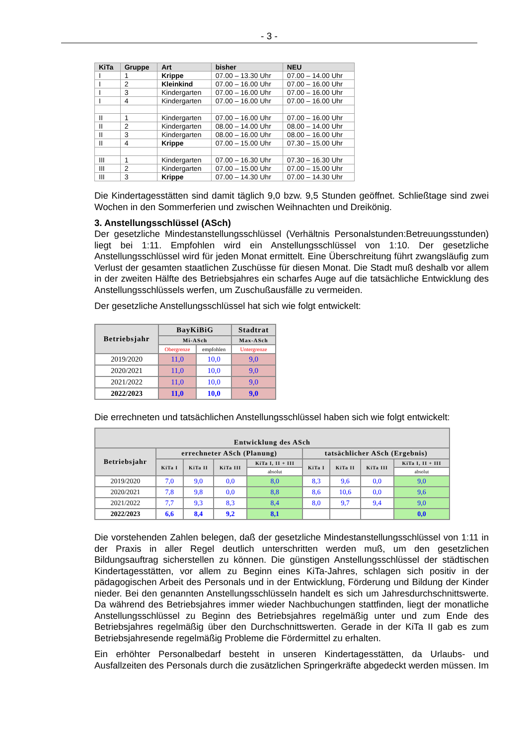- 3 -
| KiTa | Gruppe | Art | bisher | NEU |
| --- | --- | --- | --- | --- |
| I | 1 | Krippe | 07.00 – 13.30 Uhr | 07.00 – 14.00 Uhr |
| I | 2 | Kleinkind | 07.00 – 16.00 Uhr | 07.00 – 16.00 Uhr |
| I | 3 | Kindergarten | 07.00 – 16.00 Uhr | 07.00 – 16.00 Uhr |
| I | 4 | Kindergarten | 07.00 – 16.00 Uhr | 07.00 – 16.00 Uhr |
| II | 1 | Kindergarten | 07.00 – 16.00 Uhr | 07.00 – 16.00 Uhr |
| II | 2 | Kindergarten | 08.00 – 14.00 Uhr | 08.00 – 14.00 Uhr |
| II | 3 | Kindergarten | 08.00 – 16.00 Uhr | 08.00 – 16.00 Uhr |
| II | 4 | Krippe | 07.00 – 15.00 Uhr | 07.30 – 15.00 Uhr |
| III | 1 | Kindergarten | 07.00 – 16.30 Uhr | 07.30 – 16.30 Uhr |
| III | 2 | Kindergarten | 07.00 – 15.00 Uhr | 07.00 – 15.00 Uhr |
| III | 3 | Krippe | 07.00 – 14.30 Uhr | 07.00 – 14.30 Uhr |
Die Kindertagesstätten sind damit täglich 9,0 bzw. 9,5 Stunden geöffnet. Schließtage sind zwei Wochen in den Sommerferien und zwischen Weihnachten und Dreikönig.
3. Anstellungsschlüssel (ASch)
Der gesetzliche Mindestanstellungsschlüssel (Verhältnis Personalstunden:Betreuungsstunden) liegt bei 1:11. Empfohlen wird ein Anstellungsschlüssel von 1:10. Der gesetzliche Anstellungsschlüssel wird für jeden Monat ermittelt. Eine Überschreitung führt zwangsläufig zum Verlust der gesamten staatlichen Zuschüsse für diesen Monat. Die Stadt muß deshalb vor allem in der zweiten Hälfte des Betriebsjahres ein scharfes Auge auf die tatsächliche Entwicklung des Anstellungsschlüssels werfen, um Zuschußausfälle zu vermeiden.
Der gesetzliche Anstellungsschlüssel hat sich wie folgt entwickelt:
| Betriebsjahr | BayKiBiG | | Stadtrat |
| --- | --- | --- | --- |
| | Mi-ASch | | Max-ASch |
| | Obergrenze | empfohlen | Untergrenze |
| 2019/2020 | 11,0 | 10,0 | 9,0 |
| 2020/2021 | 11,0 | 10,0 | 9,0 |
| 2021/2022 | 11,0 | 10,0 | 9,0 |
| 2022/2023 | 11,0 | 10,0 | 9,0 |
Die errechneten und tatsächlichen Anstellungsschlüssel haben sich wie folgt entwickelt:
| Entwicklung des ASch | | | | | | | | |
| --- | --- | --- | --- | --- | --- | --- | --- | --- |
| Betriebsjahr | errechneter ASch (Planung) | | | | tatsächlicher ASch (Ergebnis) | | | |
| | KiTa I | KiTa II | KiTa III | KiTa I, II + III | KiTa I | KiTa II | KiTa III | KiTa I, II + III |
| | | | | absolut | | | | absolut |
| 2019/2020 | 7,0 | 9,0 | 0,0 | 8,0 | 8,3 | 9,6 | 0,0 | 9,0 |
| 2020/2021 | 7,8 | 9,8 | 0,0 | 8,8 | 8,6 | 10,6 | 0,0 | 9,6 |
| 2021/2022 | 7,7 | 9,3 | 8,3 | 8,4 | 8,0 | 9,7 | 9,4 | 9,0 |
| 2022/2023 | 6,6 | 8,4 | 9,2 | 8,1 | | | | 0,0 |
Die vorstehenden Zahlen belegen, daß der gesetzliche Mindestanstellungsschlüssel von 1:11 in der Praxis in aller Regel deutlich unterschritten werden muß, um den gesetzlichen Bildungsauftrag sicherstellen zu können. Die günstigen Anstellungsschlüssel der städtischen Kindertagesstätten, vor allem zu Beginn eines KiTa-Jahres, schlagen sich positiv in der pädagogischen Arbeit des Personals und in der Entwicklung, Förderung und Bildung der Kinder nieder. Bei den genannten Anstellungsschlüsseln handelt es sich um Jahresdurchschnittswerte. Da während des Betriebsjahres immer wieder Nachbuchungen stattfinden, liegt der monatliche Anstellungsschlüssel zu Beginn des Betriebsjahres regelmäßig unter und zum Ende des Betriebsjahres regelmäßig über den Durchschnittswerten. Gerade in der KiTa II gab es zum Betriebsjahresende regelmäßig Probleme die Fördermittel zu erhalten.
Ein erhöhter Personalbedarf besteht in unseren Kindertagesstätten, da Urlaubs- und Ausfallzeiten des Personals durch die zusätzlichen Springerkräfte abgedeckt werden müssen. Im